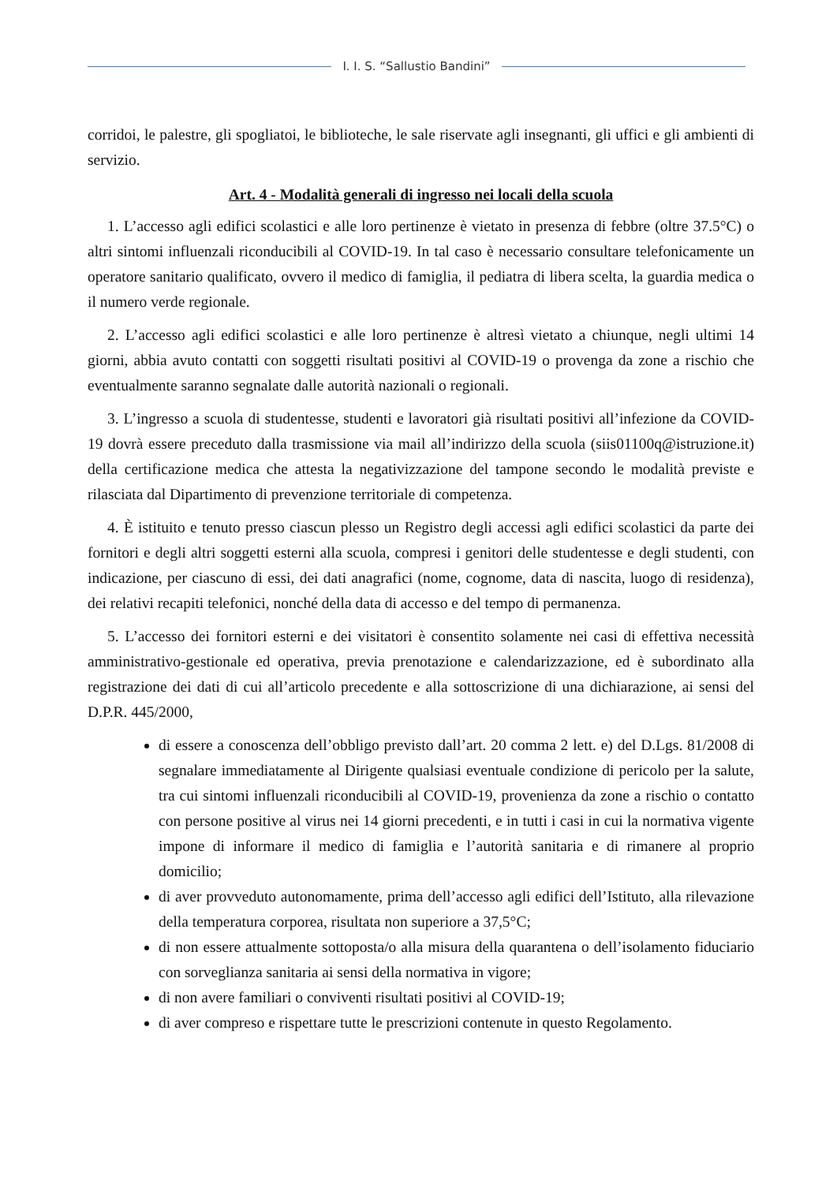I. I. S. “Sallustio Bandini”
corridoi, le palestre, gli spogliatoi, le biblioteche, le sale riservate agli insegnanti, gli uffici e gli ambienti di servizio.
Art. 4 - Modalità generali di ingresso nei locali della scuola
1. L’accesso agli edifici scolastici e alle loro pertinenze è vietato in presenza di febbre (oltre 37.5°C) o altri sintomi influenzali riconducibili al COVID-19. In tal caso è necessario consultare telefonicamente un operatore sanitario qualificato, ovvero il medico di famiglia, il pediatra di libera scelta, la guardia medica o il numero verde regionale.
2. L’accesso agli edifici scolastici e alle loro pertinenze è altresì vietato a chiunque, negli ultimi 14 giorni, abbia avuto contatti con soggetti risultati positivi al COVID-19 o provenga da zone a rischio che eventualmente saranno segnalate dalle autorità nazionali o regionali.
3. L’ingresso a scuola di studentesse, studenti e lavoratori già risultati positivi all’infezione da COVID-19 dovrà essere preceduto dalla trasmissione via mail all’indirizzo della scuola (siis01100q@istruzione.it) della certificazione medica che attesta la negativizzazione del tampone secondo le modalità previste e rilasciata dal Dipartimento di prevenzione territoriale di competenza.
4. È istituito e tenuto presso ciascun plesso un Registro degli accessi agli edifici scolastici da parte dei fornitori e degli altri soggetti esterni alla scuola, compresi i genitori delle studentesse e degli studenti, con indicazione, per ciascuno di essi, dei dati anagrafici (nome, cognome, data di nascita, luogo di residenza), dei relativi recapiti telefonici, nonché della data di accesso e del tempo di permanenza.
5. L’accesso dei fornitori esterni e dei visitatori è consentito solamente nei casi di effettiva necessità amministrativo-gestionale ed operativa, previa prenotazione e calendarizzazione, ed è subordinato alla registrazione dei dati di cui all’articolo precedente e alla sottoscrizione di una dichiarazione, ai sensi del D.P.R. 445/2000,
di essere a conoscenza dell’obbligo previsto dall’art. 20 comma 2 lett. e) del D.Lgs. 81/2008 di segnalare immediatamente al Dirigente qualsiasi eventuale condizione di pericolo per la salute, tra cui sintomi influenzali riconducibili al COVID-19, provenienza da zone a rischio o contatto con persone positive al virus nei 14 giorni precedenti, e in tutti i casi in cui la normativa vigente impone di informare il medico di famiglia e l’autorità sanitaria e di rimanere al proprio domicilio;
di aver provveduto autonomamente, prima dell’accesso agli edifici dell’Istituto, alla rilevazione della temperatura corporea, risultata non superiore a 37,5°C;
di non essere attualmente sottoposta/o alla misura della quarantena o dell’isolamento fiduciario con sorveglianza sanitaria ai sensi della normativa in vigore;
di non avere familiari o conviventi risultati positivi al COVID-19;
di aver compreso e rispettare tutte le prescrizioni contenute in questo Regolamento.